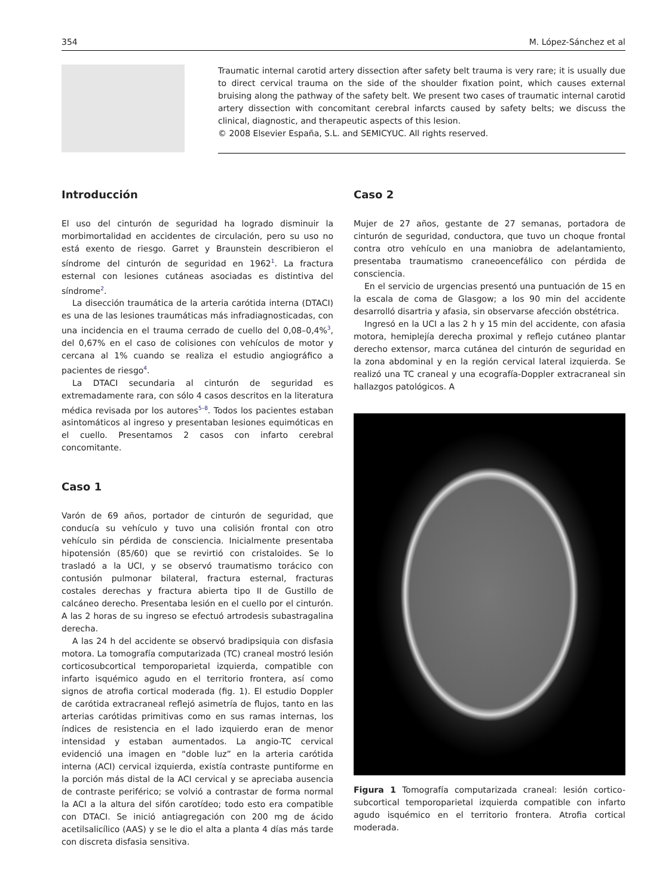354 M. López-Sánchez et al
Traumatic internal carotid artery dissection after safety belt trauma is very rare; it is usually due to direct cervical trauma on the side of the shoulder fixation point, which causes external bruising along the pathway of the safety belt. We present two cases of traumatic internal carotid artery dissection with concomitant cerebral infarcts caused by safety belts; we discuss the clinical, diagnostic, and therapeutic aspects of this lesion.
© 2008 Elsevier España, S.L. and SEMICYUC. All rights reserved.
Introducción
El uso del cinturón de seguridad ha logrado disminuir la morbimortalidad en accidentes de circulación, pero su uso no está exento de riesgo. Garret y Braunstein describieron el síndrome del cinturón de seguridad en 1962<sup>1</sup>. La fractura esternal con lesiones cutáneas asociadas es distintiva del síndrome<sup>2</sup>.
La disección traumática de la arteria carótida interna (DTACI) es una de las lesiones traumáticas más infradiagnosticadas, con una incidencia en el trauma cerrado de cuello del 0,08–0,4%<sup>3</sup>, del 0,67% en el caso de colisiones con vehículos de motor y cercana al 1% cuando se realiza el estudio angiográfico a pacientes de riesgo<sup>4</sup>.
La DTACI secundaria al cinturón de seguridad es extremadamente rara, con sólo 4 casos descritos en la literatura médica revisada por los autores<sup>5–8</sup>. Todos los pacientes estaban asintomáticos al ingreso y presentaban lesiones equimóticas en el cuello. Presentamos 2 casos con infarto cerebral concomitante.
Caso 1
Varón de 69 años, portador de cinturón de seguridad, que conducía su vehículo y tuvo una colisión frontal con otro vehículo sin pérdida de consciencia. Inicialmente presentaba hipotensión (85/60) que se revirtió con cristaloides. Se lo trasladó a la UCI, y se observó traumatismo torácico con contusión pulmonar bilateral, fractura esternal, fracturas costales derechas y fractura abierta tipo II de Gustillo de calcáneo derecho. Presentaba lesión en el cuello por el cinturón. A las 2 horas de su ingreso se efectuó artrodesis subastragalina derecha.
A las 24 h del accidente se observó bradipsiquia con disfasia motora. La tomografía computarizada (TC) craneal mostró lesión corticosubcortical temporoparietal izquierda, compatible con infarto isquémico agudo en el territorio frontera, así como signos de atrofia cortical moderada (fig. 1). El estudio Doppler de carótida extracraneal reflejó asimetría de flujos, tanto en las arterias carótidas primitivas como en sus ramas internas, los índices de resistencia en el lado izquierdo eran de menor intensidad y estaban aumentados. La angio-TC cervical evidenció una imagen en “doble luz” en la arteria carótida interna (ACI) cervical izquierda, existía contraste puntiforme en la porción más distal de la ACI cervical y se apreciaba ausencia de contraste periférico; se volvió a contrastar de forma normal la ACI a la altura del sifón carotídeo; todo esto era compatible con DTACI. Se inició antiagregación con 200 mg de ácido acetilsalicílico (AAS) y se le dio el alta a planta 4 días más tarde con discreta disfasia sensitiva.
Caso 2
Mujer de 27 años, gestante de 27 semanas, portadora de cinturón de seguridad, conductora, que tuvo un choque frontal contra otro vehículo en una maniobra de adelantamiento, presentaba traumatismo craneoencefálico con pérdida de consciencia.
En el servicio de urgencias presentó una puntuación de 15 en la escala de coma de Glasgow; a los 90 min del accidente desarrolló disartria y afasia, sin observarse afección obstétrica.
Ingresó en la UCI a las 2 h y 15 min del accidente, con afasia motora, hemiplejía derecha proximal y reflejo cutáneo plantar derecho extensor, marca cutánea del cinturón de seguridad en la zona abdominal y en la región cervical lateral izquierda. Se realizó una TC craneal y una ecografía-Doppler extracraneal sin hallazgos patológicos. A
Figura 1 Tomografía computarizada craneal: lesión cortico-subcortical temporoparietal izquierda compatible con infarto agudo isquémico en el territorio frontera. Atrofia cortical moderada.